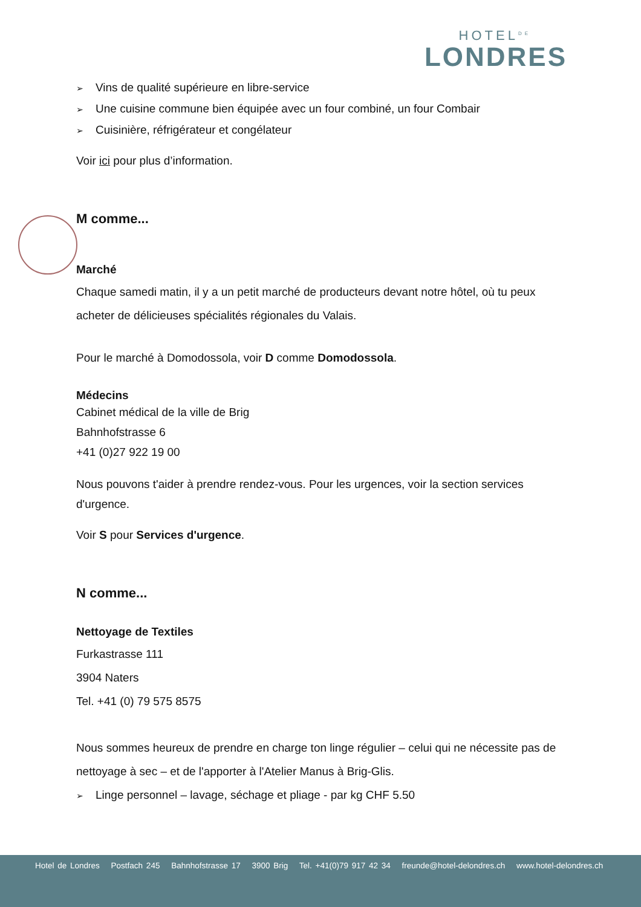HOTEL<sup>DE</sup>
LONDRES
➢ Vins de qualité supérieure en libre-service
➢ Une cuisine commune bien équipée avec un four combiné, un four Combair
➢ Cuisinière, réfrigérateur et congélateur
Voir ici pour plus d’information.
M comme...
Marché
Chaque samedi matin, il y a un petit marché de producteurs devant notre hôtel, où tu peux acheter de délicieuses spécialités régionales du Valais.
Pour le marché à Domodossola, voir D comme Domodossola.
Médecins
Cabinet médical de la ville de Brig
Bahnhofstrasse 6
+41 (0)27 922 19 00
Nous pouvons t'aider à prendre rendez-vous. Pour les urgences, voir la section services d'urgence.
Voir S pour Services d'urgence.
N comme...
Nettoyage de Textiles
Furkastrasse 111
3904 Naters
Tel. +41 (0) 79 575 8575
Nous sommes heureux de prendre en charge ton linge régulier – celui qui ne nécessite pas de nettoyage à sec – et de l'apporter à l'Atelier Manus à Brig-Glis.
➢ Linge personnel – lavage, séchage et pliage - par kg CHF 5.50
Hotel de Londres Postfach 245 Bahnhofstrasse 17 3900 Brig Tel. +41(0)79 917 42 34 freunde@hotel-delondres.ch www.hotel-delondres.ch